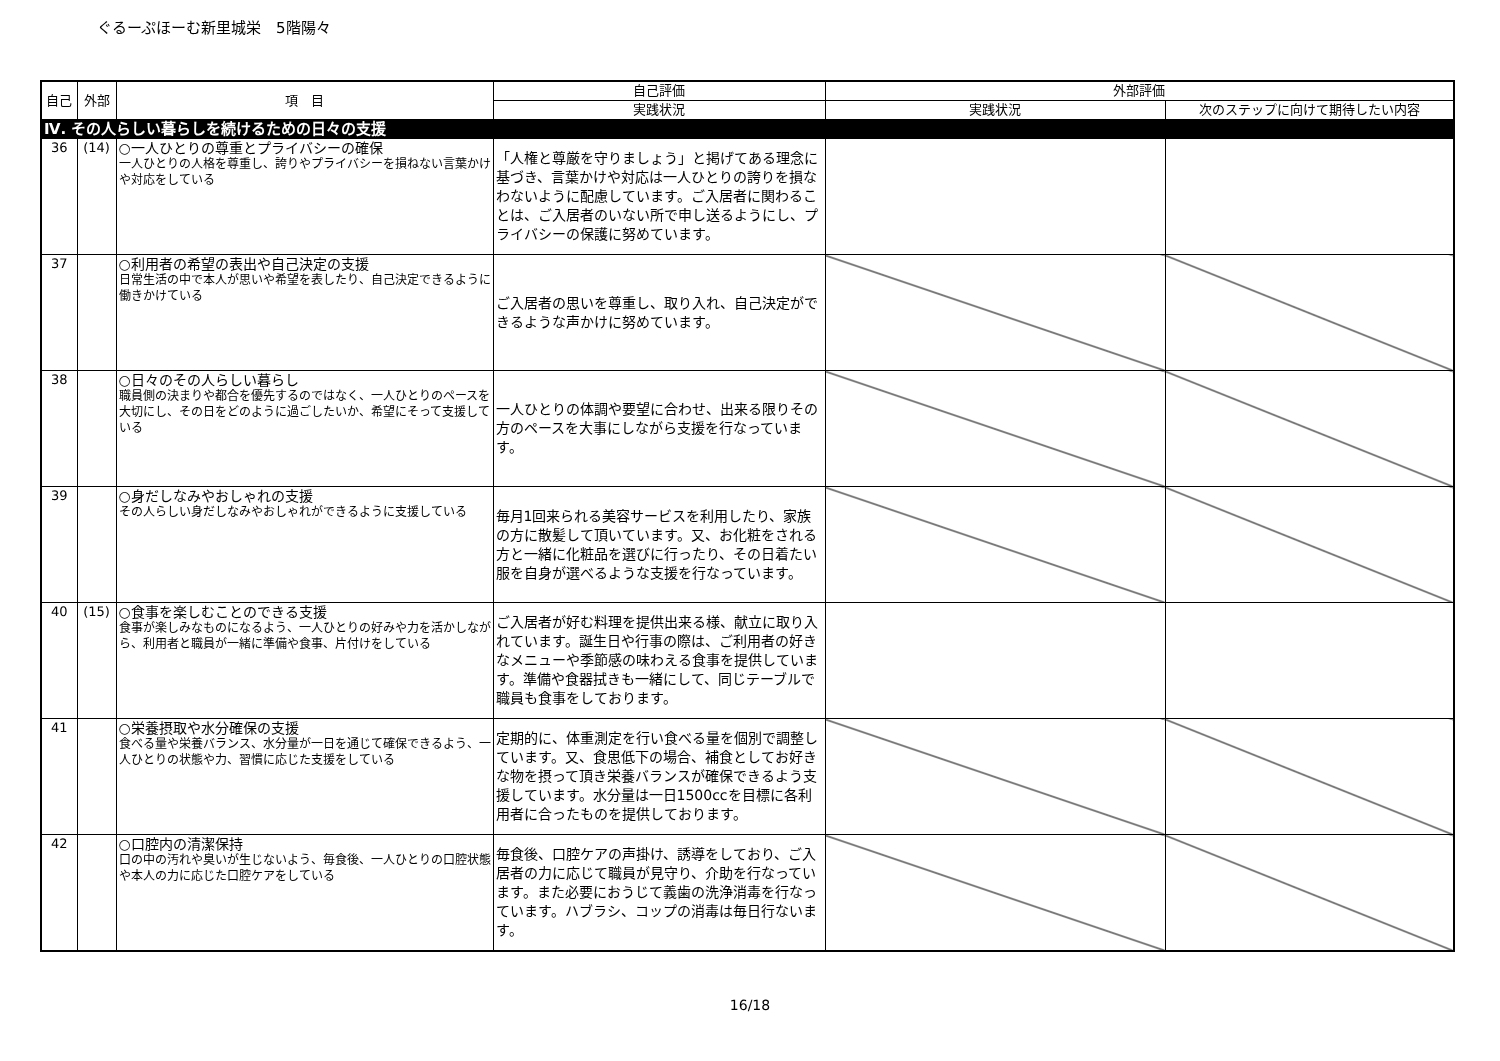ぐるーぷほーむ新里城栄　5階陽々
| 自己 | 外部 | 項 目 | 自己評価 | 外部評価 | |
| --- | --- | --- | --- | --- | --- |
| | | | 実践状況 | 実践状況 | 次のステップに向けて期待したい内容 |
| Ⅳ. その人らしい暮らしを続けるための日々の支援 | | | | | |
| 36 | (14) | ○一人ひとりの尊重とプライバシーの確保 一人ひとりの人格を尊重し、誇りやプライバシーを損ねない言葉かけや対応をしている | 「人権と尊厳を守りましょう」と掲げてある理念に基づき、言葉かけや対応は一人ひとりの誇りを損なわないように配慮しています。ご入居者に関わることは、ご入居者のいない所で申し送るようにし、プライバシーの保護に努めています。 | | |
| 37 | | ○利用者の希望の表出や自己決定の支援 日常生活の中で本人が思いや希望を表したり、自己決定できるように働きかけている | ご入居者の思いを尊重し、取り入れ、自己決定ができるような声かけに努めています。 | | |
| 38 | | ○日々のその人らしい暮らし 職員側の決まりや都合を優先するのではなく、一人ひとりのペースを大切にし、その日をどのように過ごしたいか、希望にそって支援している | 一人ひとりの体調や要望に合わせ、出来る限りその方のペースを大事にしながら支援を行なっています。 | | |
| 39 | | ○身だしなみやおしゃれの支援 その人らしい身だしなみやおしゃれができるように支援している | 毎月1回来られる美容サービスを利用したり、家族の方に散髪して頂いています。又、お化粧をされる方と一緒に化粧品を選びに行ったり、その日着たい服を自身が選べるような支援を行なっています。 | | |
| 40 | (15) | ○食事を楽しむことのできる支援 食事が楽しみなものになるよう、一人ひとりの好みや力を活かしながら、利用者と職員が一緒に準備や食事、片付けをしている | ご入居者が好む料理を提供出来る様、献立に取り入れています。誕生日や行事の際は、ご利用者の好きなメニューや季節感の味わえる食事を提供しています。準備や食器拭きも一緒にして、同じテーブルで職員も食事をしております。 | | |
| 41 | | ○栄養摂取や水分確保の支援 食べる量や栄養バランス、水分量が一日を通じて確保できるよう、一人ひとりの状態や力、習慣に応じた支援をしている | 定期的に、体重測定を行い食べる量を個別で調整しています。又、食思低下の場合、補食としてお好きな物を摂って頂き栄養バランスが確保できるよう支援しています。水分量は一日1500ccを目標に各利用者に合ったものを提供しております。 | | |
| 42 | | ○口腔内の清潔保持 口の中の汚れや臭いが生じないよう、毎食後、一人ひとりの口腔状態や本人の力に応じた口腔ケアをしている | 毎食後、口腔ケアの声掛け、誘導をしており、ご入居者の力に応じて職員が見守り、介助を行なっています。また必要におうじて義歯の洗浄消毒を行なっています。ハブラシ、コップの消毒は毎日行ないます。 | | |
16/18